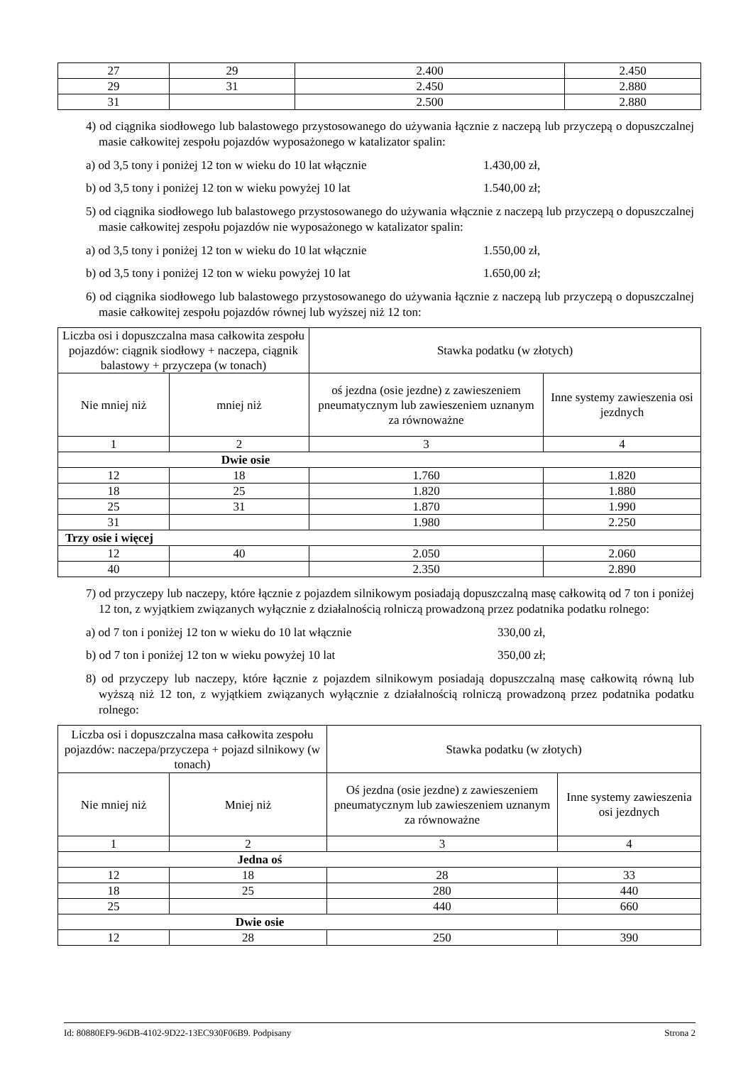| 27 | 29 | 2.400 | 2.450 |
| 29 | 31 | 2.450 | 2.880 |
| 31 | | 2.500 | 2.880 |
4) od ciągnika siodłowego lub balastowego przystosowanego do używania łącznie z naczepą lub przyczepą o dopuszczalnej masie całkowitej zespołu pojazdów wyposażonego w katalizator spalin:
a) od 3,5 tony i poniżej 12 ton w wieku do 10 lat włącznie 1.430,00 zł,
b) od 3,5 tony i poniżej 12 ton w wieku powyżej 10 lat 1.540,00 zł;
5) od ciągnika siodłowego lub balastowego przystosowanego do używania włącznie z naczepą lub przyczepą o dopuszczalnej masie całkowitej zespołu pojazdów nie wyposażonego w katalizator spalin:
a) od 3,5 tony i poniżej 12 ton w wieku do 10 lat włącznie 1.550,00 zł,
b) od 3,5 tony i poniżej 12 ton w wieku powyżej 10 lat 1.650,00 zł;
6) od ciągnika siodłowego lub balastowego przystosowanego do używania łącznie z naczepą lub przyczepą o dopuszczalnej masie całkowitej zespołu pojazdów równej lub wyższej niż 12 ton:
| Liczba osi i dopuszczalna masa całkowita zespołu pojazdów: ciągnik siodłowy + naczepa, ciągnik balastowy + przyczepa (w tonach) | | Stawka podatku (w złotych) | |
| --- | --- | --- | --- |
| Nie mniej niż | mniej niż | oś jezdna (osie jezdne) z zawieszeniem pneumatycznym lub zawieszeniem uznanym za równoważne | Inne systemy zawieszenia osi jezdnych |
| 1 | 2 | 3 | 4 |
| Dwie osie | | | |
| 12 | 18 | 1.760 | 1.820 |
| 18 | 25 | 1.820 | 1.880 |
| 25 | 31 | 1.870 | 1.990 |
| 31 | | 1.980 | 2.250 |
| Trzy osie i więcej | | | |
| 12 | 40 | 2.050 | 2.060 |
| 40 | | 2.350 | 2.890 |
7) od przyczepy lub naczepy, które łącznie z pojazdem silnikowym posiadają dopuszczalną masę całkowitą od 7 ton i poniżej 12 ton, z wyjątkiem związanych wyłącznie z działalnością rolniczą prowadzoną przez podatnika podatku rolnego:
a) od 7 ton i poniżej 12 ton w wieku do 10 lat włącznie 330,00 zł,
b) od 7 ton i poniżej 12 ton w wieku powyżej 10 lat 350,00 zł;
8) od przyczepy lub naczepy, które łącznie z pojazdem silnikowym posiadają dopuszczalną masę całkowitą równą lub wyższą niż 12 ton, z wyjątkiem związanych wyłącznie z działalnością rolniczą prowadzoną przez podatnika podatku rolnego:
| Liczba osi i dopuszczalna masa całkowita zespołu pojazdów: naczepa/przyczepa + pojazd silnikowy (w tonach) | | Stawka podatku (w złotych) | |
| --- | --- | --- | --- |
| Nie mniej niż | Mniej niż | Oś jezdna (osie jezdne) z zawieszeniem pneumatycznym lub zawieszeniem uznanym za równoważne | Inne systemy zawieszenia osi jezdnych |
| 1 | 2 | 3 | 4 |
| Jedna oś | | | |
| 12 | 18 | 28 | 33 |
| 18 | 25 | 280 | 440 |
| 25 | | 440 | 660 |
| Dwie osie | | | |
| 12 | 28 | 250 | 390 |
Id: 80880EF9-96DB-4102-9D22-13EC930F06B9. Podpisany Strona 2